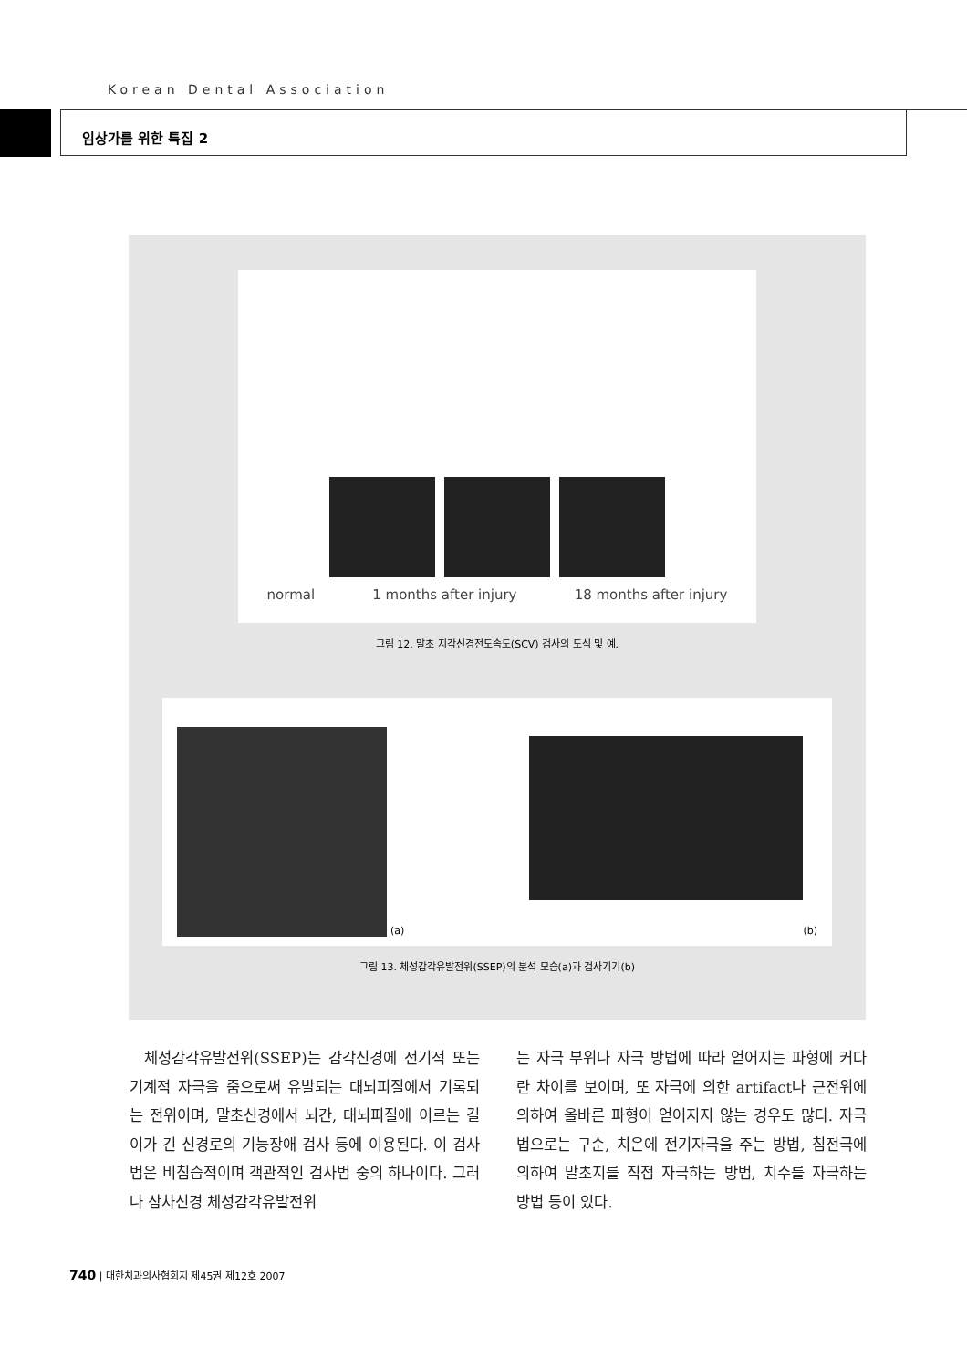Korean Dental Association
임상가를 위한 특집 2
normal 1 months after injury 18 months after injury
그림 12. 말초 지각신경전도속도(SCV) 검사의 도식 및 예.
(a)
(b)
그림 13. 체성감각유발전위(SSEP)의 분석 모습(a)과 검사기기(b)
체성감각유발전위(SSEP)는 감각신경에 전기적 또는 기계적 자극을 줌으로써 유발되는 대뇌피질에서 기록되는 전위이며, 말초신경에서 뇌간, 대뇌피질에 이르는 길이가 긴 신경로의 기능장애 검사 등에 이용된다. 이 검사법은 비침습적이며 객관적인 검사법 중의 하나이다. 그러나 삼차신경 체성감각유발전위
는 자극 부위나 자극 방법에 따라 얻어지는 파형에 커다란 차이를 보이며, 또 자극에 의한 artifact나 근전위에 의하여 올바른 파형이 얻어지지 않는 경우도 많다. 자극법으로는 구순, 치은에 전기자극을 주는 방법, 침전극에 의하여 말초지를 직접 자극하는 방법, 치수를 자극하는 방법 등이 있다.
740 | 대한치과의사협회지 제45권 제12호 2007